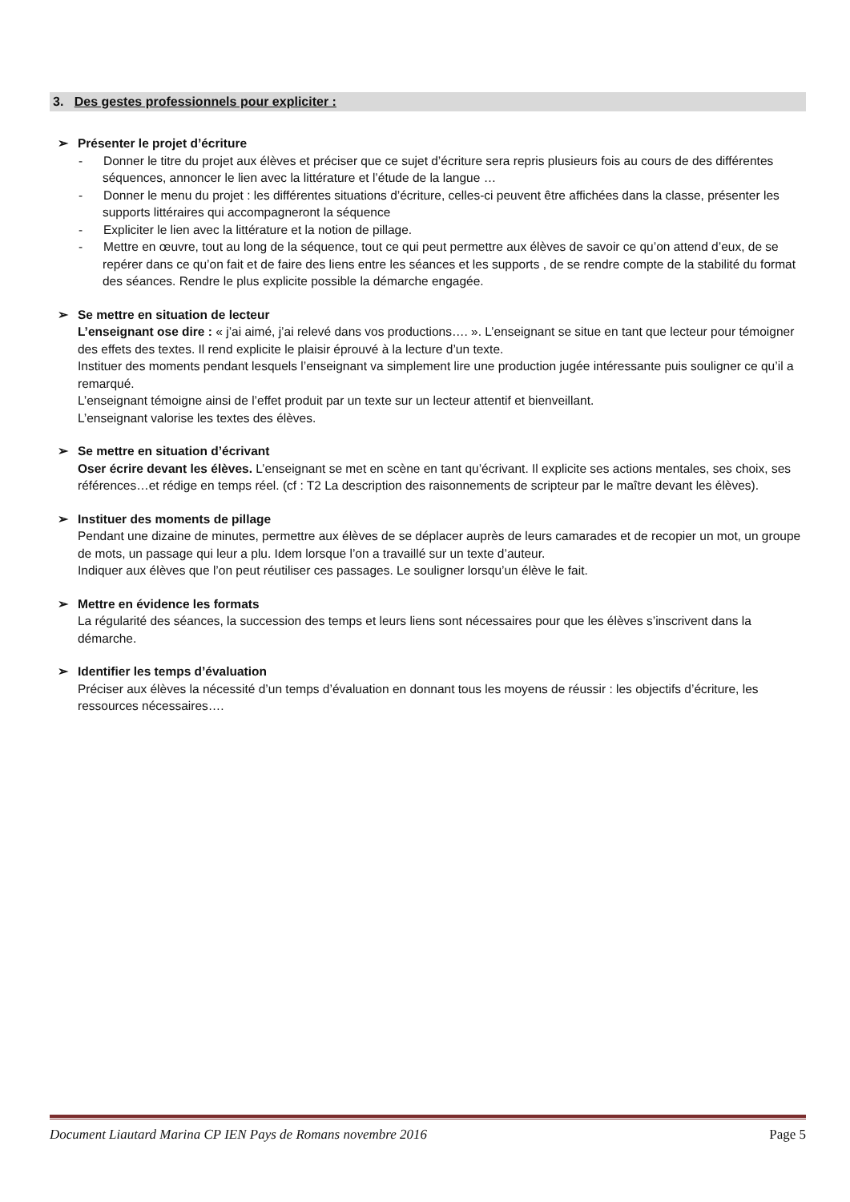3. Des gestes professionnels pour expliciter :
➢ Présenter le projet d’écriture
- Donner le titre du projet aux élèves et préciser que ce sujet d’écriture sera repris plusieurs fois au cours de des différentes séquences, annoncer le lien avec la littérature et l’étude de la langue …
- Donner le menu du projet : les différentes situations d’écriture, celles-ci peuvent être affichées dans la classe, présenter les supports littéraires qui accompagneront la séquence
- Expliciter le lien avec la littérature et la notion de pillage.
- Mettre en œuvre, tout au long de la séquence, tout ce qui peut permettre aux élèves de savoir ce qu’on attend d’eux, de se repérer dans ce qu’on fait et de faire des liens entre les séances et les supports , de se rendre compte de la stabilité du format des séances. Rendre le plus explicite possible la démarche engagée.
➢ Se mettre en situation de lecteur
L’enseignant ose dire : « j’ai aimé, j’ai relevé dans vos productions…. ». L’enseignant se situe en tant que lecteur pour témoigner des effets des textes. Il rend explicite le plaisir éprouvé à la lecture d’un texte.
Instituer des moments pendant lesquels l’enseignant va simplement lire une production jugée intéressante puis souligner ce qu’il a remarqué.
L’enseignant témoigne ainsi de l’effet produit par un texte sur un lecteur attentif et bienveillant.
L’enseignant valorise les textes des élèves.
➢ Se mettre en situation d’écrivant
Oser écrire devant les élèves. L’enseignant se met en scène en tant qu’écrivant. Il explicite ses actions mentales, ses choix, ses références…et rédige en temps réel. (cf : T2 La description des raisonnements de scripteur par le maître devant les élèves).
➢ Instituer des moments de pillage
Pendant une dizaine de minutes, permettre aux élèves de se déplacer auprès de leurs camarades et de recopier un mot, un groupe de mots, un passage qui leur a plu. Idem lorsque l’on a travaillé sur un texte d’auteur.
Indiquer aux élèves que l’on peut réutiliser ces passages. Le souligner lorsqu’un élève le fait.
➢ Mettre en évidence les formats
La régularité des séances, la succession des temps et leurs liens sont nécessaires pour que les élèves s’inscrivent dans la démarche.
➢ Identifier les temps d’évaluation
Préciser aux élèves la nécessité d’un temps d’évaluation en donnant tous les moyens de réussir : les objectifs d’écriture, les ressources nécessaires….
Document Liautard Marina CP IEN Pays de Romans novembre 2016 Page 5